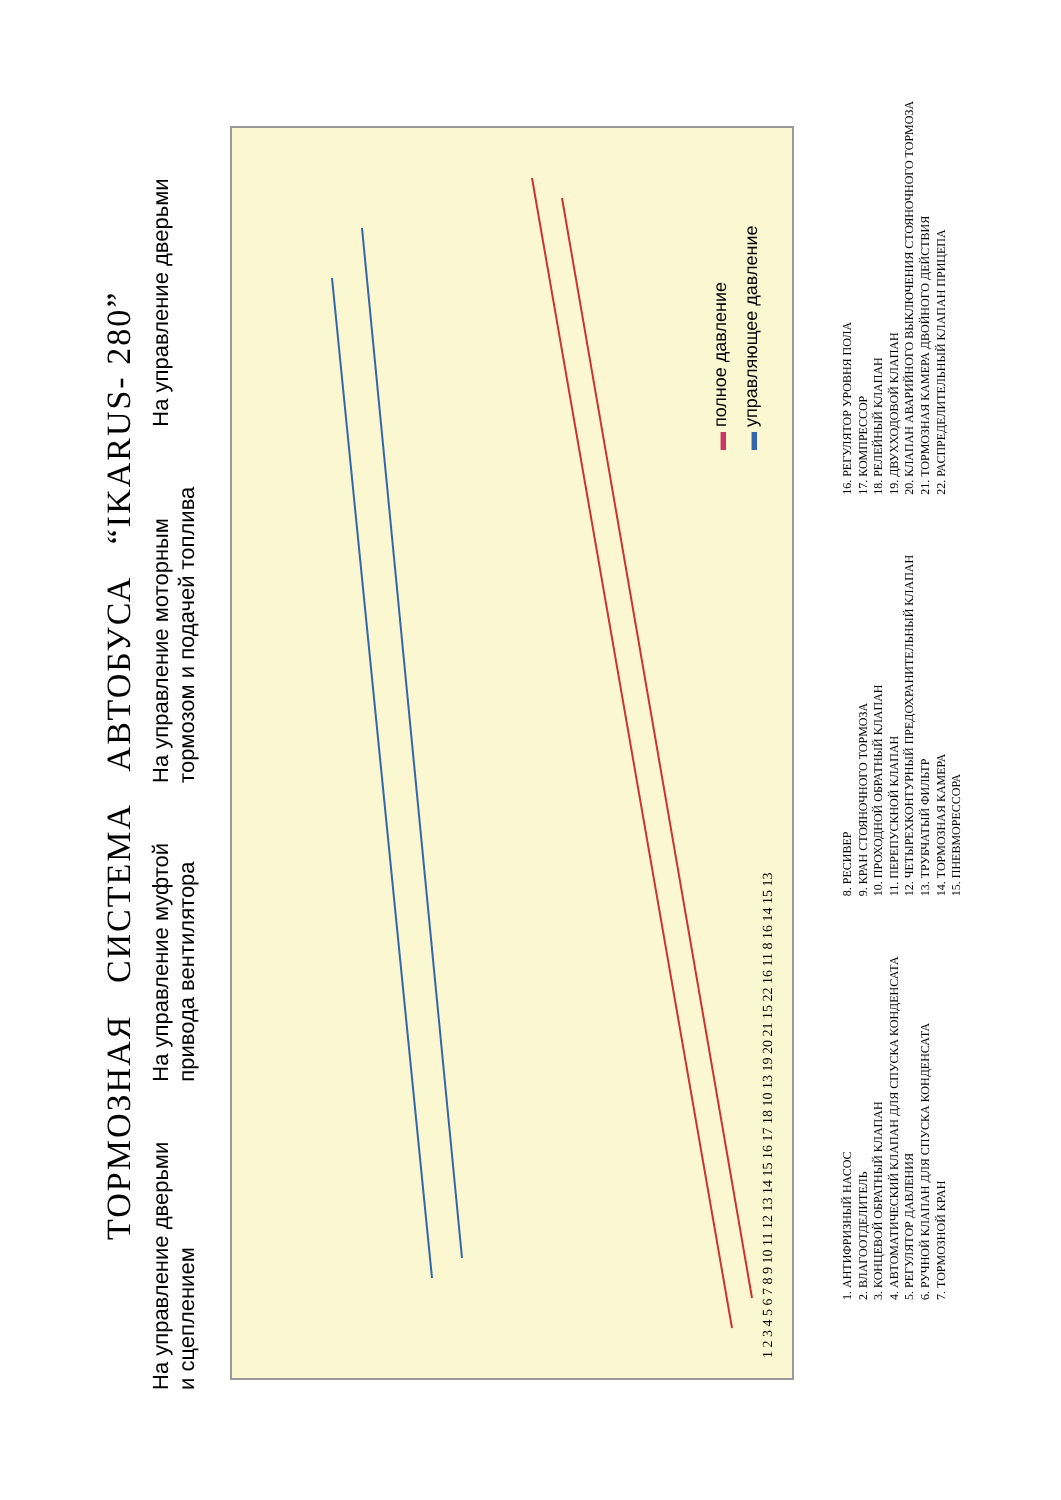ТОРМОЗНАЯ СИСТЕМА АВТОБУСА “IKARUS- 280”
На управление дверьми
и сцеплением
На управление муфтой
привода вентилятора
На управление моторным
тормозом и подачей топлива
На управление дверьми
1 2 3 4 5 6 7 8 9 10 11 12 13 14 15 16 17 18 10 13 19 20 21 15 22 16 11 8 16 14 15 13
▬ полное давление
▬ управляющее давление
1. АНТИФРИЗНЫЙ НАСОС
2. ВЛАГООТДЕЛИТЕЛЬ
3. КОНЦЕВОЙ ОБРАТНЫЙ КЛАПАН
4. АВТОМАТИЧЕСКИЙ КЛАПАН ДЛЯ СПУСКА КОНДЕНСАТА
5. РЕГУЛЯТОР ДАВЛЕНИЯ
6. РУЧНОЙ КЛАПАН ДЛЯ СПУСКА КОНДЕНСАТА
7. ТОРМОЗНОЙ КРАН
8. РЕСИВЕР
9. КРАН СТОЯНОЧНОГО ТОРМОЗА
10. ПРОХОДНОЙ ОБРАТНЫЙ КЛАПАН
11. ПЕРЕПУСКНОЙ КЛАПАН
12. ЧЕТЫРЕХКОНТУРНЫЙ ПРЕДОХРАНИТЕЛЬНЫЙ КЛАПАН
13. ТРУБЧАТЫЙ ФИЛЬТР
14. ТОРМОЗНАЯ КАМЕРА
15. ПНЕВМОРЕССОРА
16. РЕГУЛЯТОР УРОВНЯ ПОЛА
17. КОМПРЕССОР
18. РЕЛЕЙНЫЙ КЛАПАН
19. ДВУХХОДОВОЙ КЛАПАН
20. КЛАПАН АВАРИЙНОГО ВЫКЛЮЧЕНИЯ СТОЯНОЧНОГО ТОРМОЗА
21. ТОРМОЗНАЯ КАМЕРА ДВОЙНОГО ДЕЙСТВИЯ
22. РАСПРЕДЕЛИТЕЛЬНЫЙ КЛАПАН ПРИЦЕПА